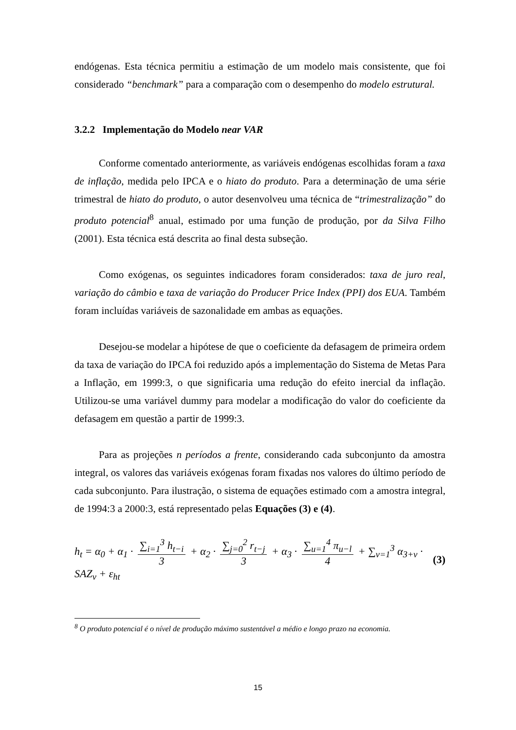endógenas. Esta técnica permitiu a estimação de um modelo mais consistente, que foi considerado “benchmark” para a comparação com o desempenho do modelo estrutural.
3.2.2 Implementação do Modelo near VAR
Conforme comentado anteriormente, as variáveis endógenas escolhidas foram a taxa de inflação, medida pelo IPCA e o hiato do produto. Para a determinação de uma série trimestral de hiato do produto, o autor desenvolveu uma técnica de “trimestralização” do produto potencial<sup>8</sup> anual, estimado por uma função de produção, por da Silva Filho (2001). Esta técnica está descrita ao final desta subseção.
Como exógenas, os seguintes indicadores foram considerados: taxa de juro real, variação do câmbio e taxa de variação do Producer Price Index (PPI) dos EUA. Também foram incluídas variáveis de sazonalidade em ambas as equações.
Desejou-se modelar a hipótese de que o coeficiente da defasagem de primeira ordem da taxa de variação do IPCA foi reduzido após a implementação do Sistema de Metas Para a Inflação, em 1999:3, o que significaria uma redução do efeito inercial da inflação. Utilizou-se uma variável dummy para modelar a modificação do valor do coeficiente da defasagem em questão a partir de 1999:3.
Para as projeções n períodos a frente, considerando cada subconjunto da amostra integral, os valores das variáveis exógenas foram fixadas nos valores do último período de cada subconjunto. Para ilustração, o sistema de equações estimado com a amostra integral, de 1994:3 a 2000:3, está representado pelas Equações (3) e (4).
h<sub>t</sub> = α<sub>0</sub> + α<sub>1</sub> · ∑<sub>i=1</sub><sup>3</sup> h<sub>t−i</sub> 3 + α<sub>2</sub> · ∑<sub>j=0</sub><sup>2</sup> r<sub>t−j</sub> 3 + α<sub>3</sub> · ∑<sub>u=1</sub><sup>4</sup> π<sub>u−l</sub> 4 + ∑<sub>v=1</sub><sup>3</sup> α<sub>3+v</sub> · SAZ<sub>v</sub> + ε<sub>ht</sub>
(3)
<sup>8</sup> O produto potencial é o nível de produção máximo sustentável a médio e longo prazo na economia.
15